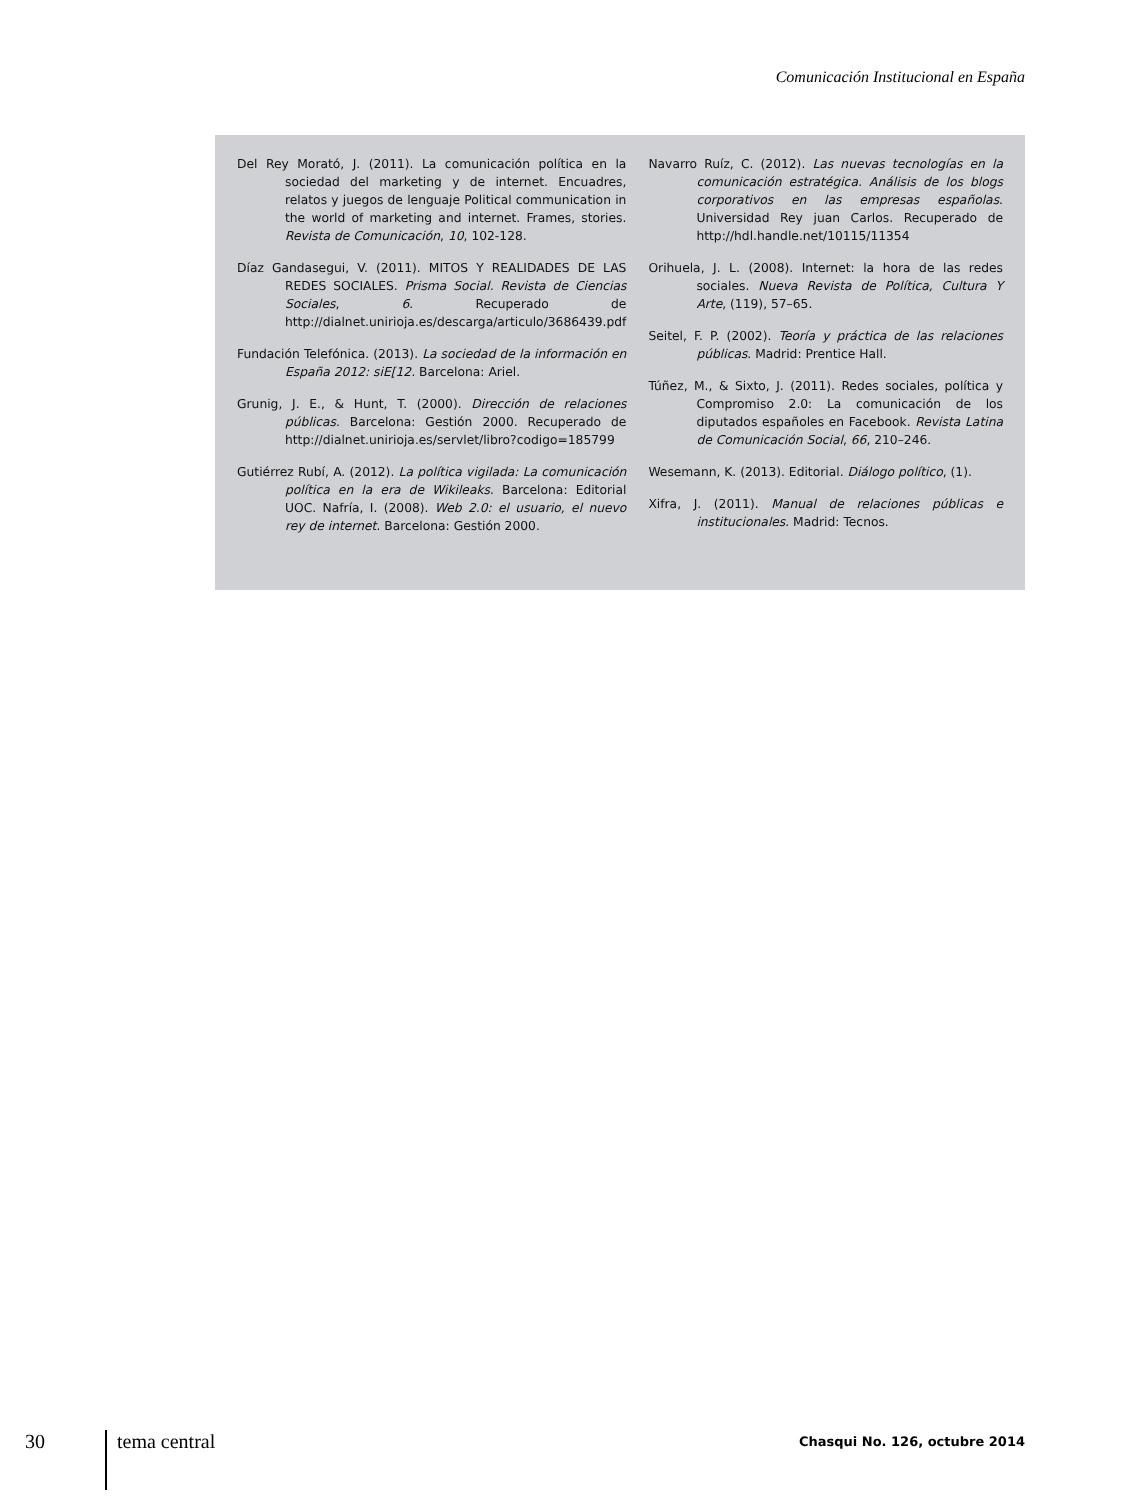Comunicación Institucional en España
Del Rey Morató, J. (2011). La comunicación política en la sociedad del marketing y de internet. Encuadres, relatos y juegos de lenguaje Political communication in the world of marketing and internet. Frames, stories. Revista de Comunicación, 10, 102-128.
Díaz Gandasegui, V. (2011). MITOS Y REALIDADES DE LAS REDES SOCIALES. Prisma Social. Revista de Ciencias Sociales, 6. Recuperado de http://dialnet.unirioja.es/descarga/articulo/3686439.pdf
Fundación Telefónica. (2013). La sociedad de la información en España 2012: siE[12. Barcelona: Ariel.
Grunig, J. E., & Hunt, T. (2000). Dirección de relaciones públicas. Barcelona: Gestión 2000. Recuperado de http://dialnet.unirioja.es/servlet/libro?codigo=185799
Gutiérrez Rubí, A. (2012). La política vigilada: La comunicación política en la era de Wikileaks. Barcelona: Editorial UOC. Nafría, I. (2008). Web 2.0: el usuario, el nuevo rey de internet. Barcelona: Gestión 2000.
Navarro Ruíz, C. (2012). Las nuevas tecnologías en la comunicación estratégica. Análisis de los blogs corporativos en las empresas españolas. Universidad Rey juan Carlos. Recuperado de http://hdl.handle.net/10115/11354
Orihuela, J. L. (2008). Internet: la hora de las redes sociales. Nueva Revista de Política, Cultura Y Arte, (119), 57–65.
Seitel, F. P. (2002). Teoría y práctica de las relaciones públicas. Madrid: Prentice Hall.
Túñez, M., & Sixto, J. (2011). Redes sociales, política y Compromiso 2.0: La comunicación de los diputados españoles en Facebook. Revista Latina de Comunicación Social, 66, 210–246.
Wesemann, K. (2013). Editorial. Diálogo político, (1).
Xifra, J. (2011). Manual de relaciones públicas e institucionales. Madrid: Tecnos.
30 tema central
Chasqui No. 126, octubre 2014